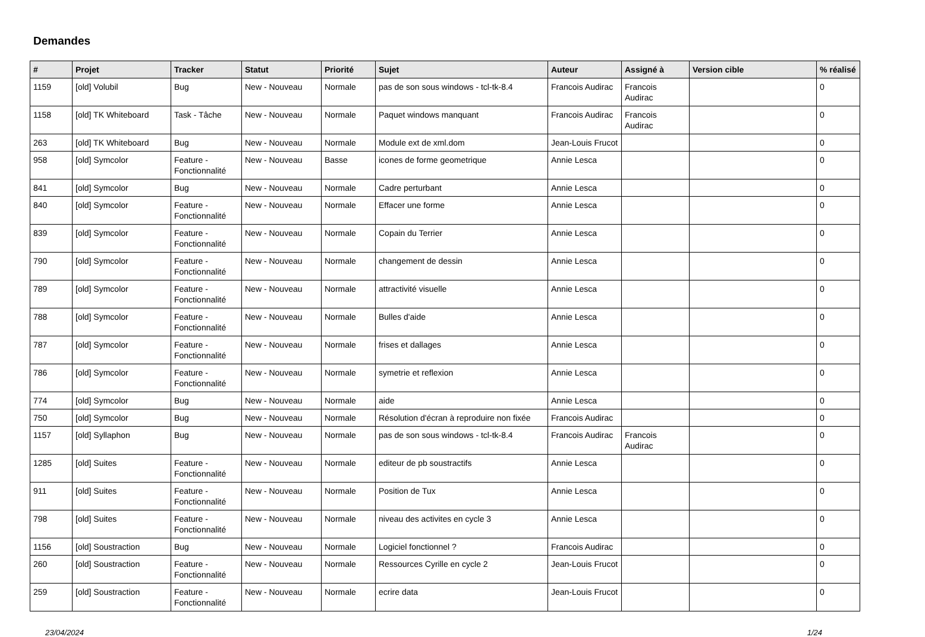Demandes
| # | Projet | Tracker | Statut | Priorité | Sujet | Auteur | Assigné à | Version cible | % réalisé |
| --- | --- | --- | --- | --- | --- | --- | --- | --- | --- |
| 1159 | [old] Volubil | Bug | New - Nouveau | Normale | pas de son sous windows - tcl-tk-8.4 | Francois Audirac | Francois Audirac | | 0 |
| 1158 | [old] TK Whiteboard | Task - Tâche | New - Nouveau | Normale | Paquet windows manquant | Francois Audirac | Francois Audirac | | 0 |
| 263 | [old] TK Whiteboard | Bug | New - Nouveau | Normale | Module ext de xml.dom | Jean-Louis Frucot | | | 0 |
| 958 | [old] Symcolor | Feature - Fonctionnalité | New - Nouveau | Basse | icones de forme geometrique | Annie Lesca | | | 0 |
| 841 | [old] Symcolor | Bug | New - Nouveau | Normale | Cadre perturbant | Annie Lesca | | | 0 |
| 840 | [old] Symcolor | Feature - Fonctionnalité | New - Nouveau | Normale | Effacer une forme | Annie Lesca | | | 0 |
| 839 | [old] Symcolor | Feature - Fonctionnalité | New - Nouveau | Normale | Copain du Terrier | Annie Lesca | | | 0 |
| 790 | [old] Symcolor | Feature - Fonctionnalité | New - Nouveau | Normale | changement de dessin | Annie Lesca | | | 0 |
| 789 | [old] Symcolor | Feature - Fonctionnalité | New - Nouveau | Normale | attractivité visuelle | Annie Lesca | | | 0 |
| 788 | [old] Symcolor | Feature - Fonctionnalité | New - Nouveau | Normale | Bulles d'aide | Annie Lesca | | | 0 |
| 787 | [old] Symcolor | Feature - Fonctionnalité | New - Nouveau | Normale | frises et dallages | Annie Lesca | | | 0 |
| 786 | [old] Symcolor | Feature - Fonctionnalité | New - Nouveau | Normale | symetrie et reflexion | Annie Lesca | | | 0 |
| 774 | [old] Symcolor | Bug | New - Nouveau | Normale | aide | Annie Lesca | | | 0 |
| 750 | [old] Symcolor | Bug | New - Nouveau | Normale | Résolution d'écran à reproduire non fixée | Francois Audirac | | | 0 |
| 1157 | [old] Syllaphon | Bug | New - Nouveau | Normale | pas de son sous windows - tcl-tk-8.4 | Francois Audirac | Francois Audirac | | 0 |
| 1285 | [old] Suites | Feature - Fonctionnalité | New - Nouveau | Normale | editeur de pb soustractifs | Annie Lesca | | | 0 |
| 911 | [old] Suites | Feature - Fonctionnalité | New - Nouveau | Normale | Position de Tux | Annie Lesca | | | 0 |
| 798 | [old] Suites | Feature - Fonctionnalité | New - Nouveau | Normale | niveau des activites en cycle 3 | Annie Lesca | | | 0 |
| 1156 | [old] Soustraction | Bug | New - Nouveau | Normale | Logiciel fonctionnel ? | Francois Audirac | | | 0 |
| 260 | [old] Soustraction | Feature - Fonctionnalité | New - Nouveau | Normale | Ressources Cyrille en cycle 2 | Jean-Louis Frucot | | | 0 |
| 259 | [old] Soustraction | Feature - Fonctionnalité | New - Nouveau | Normale | ecrire data | Jean-Louis Frucot | | | 0 |
23/04/2024 1/24